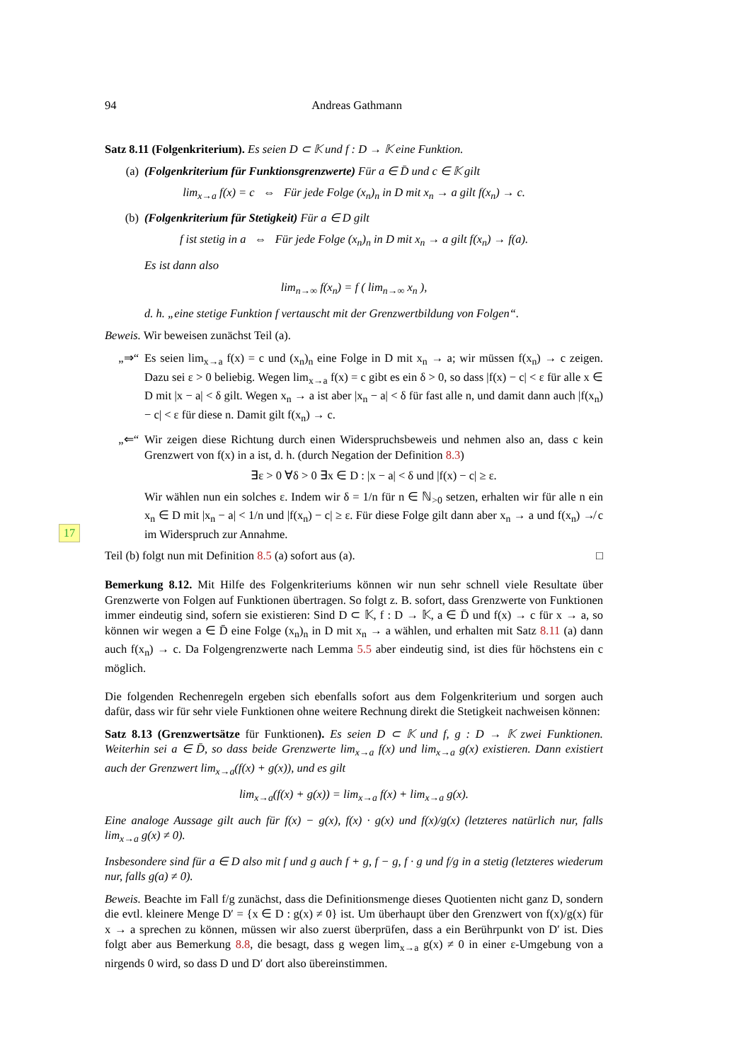17
94 Andreas Gathmann
Satz 8.11 (Folgenkriterium). Es seien D ⊂ 𝕂 und f : D → 𝕂 eine Funktion.
(a) (Folgenkriterium für Funktionsgrenzwerte) Für a ∈ D̄ und c ∈ 𝕂 gilt
lim<sub>x→a</sub> f(x) = c ⇔ Für jede Folge (x<sub>n</sub>)<sub>n</sub> in D mit x<sub>n</sub> → a gilt f(x<sub>n</sub>) → c.
(b) (Folgenkriterium für Stetigkeit) Für a ∈ D gilt
f ist stetig in a ⇔ Für jede Folge (x<sub>n</sub>)<sub>n</sub> in D mit x<sub>n</sub> → a gilt f(x<sub>n</sub>) → f(a).
Es ist dann also
lim<sub>n→∞</sub> f(x<sub>n</sub>) = f ( lim<sub>n→∞</sub> x<sub>n</sub> ),
d. h. „eine stetige Funktion f vertauscht mit der Grenzwertbildung von Folgen“.
Beweis. Wir beweisen zunächst Teil (a).
„⇒“Es seien lim<sub>x→a</sub> f(x) = c und (x<sub>n</sub>)<sub>n</sub> eine Folge in D mit x<sub>n</sub> → a; wir müssen f(x<sub>n</sub>) → c zeigen. Dazu sei ε > 0 beliebig. Wegen lim<sub>x→a</sub> f(x) = c gibt es ein δ > 0, so dass |f(x) − c| < ε für alle x ∈ D mit |x − a| < δ gilt. Wegen x<sub>n</sub> → a ist aber |x<sub>n</sub> − a| < δ für fast alle n, und damit dann auch |f(x<sub>n</sub>) − c| < ε für diese n. Damit gilt f(x<sub>n</sub>) → c.
„⇐“Wir zeigen diese Richtung durch einen Widerspruchsbeweis und nehmen also an, dass c kein Grenzwert von f(x) in a ist, d. h. (durch Negation der Definition 8.3)
∃ε > 0 ∀δ > 0 ∃x ∈ D : |x − a| < δ und |f(x) − c| ≥ ε.
Wir wählen nun ein solches ε. Indem wir δ = 1/n für n ∈ ℕ<sub>>0</sub> setzen, erhalten wir für alle n ein x<sub>n</sub> ∈ D mit |x<sub>n</sub> − a| < 1/n und |f(x<sub>n</sub>) − c| ≥ ε. Für diese Folge gilt dann aber x<sub>n</sub> → a und f(x<sub>n</sub>) ↛ c im Widerspruch zur Annahme.
Teil (b) folgt nun mit Definition 8.5 (a) sofort aus (a). □
Bemerkung 8.12. Mit Hilfe des Folgenkriteriums können wir nun sehr schnell viele Resultate über Grenzwerte von Folgen auf Funktionen übertragen. So folgt z. B. sofort, dass Grenzwerte von Funktionen immer eindeutig sind, sofern sie existieren: Sind D ⊂ 𝕂, f : D → 𝕂, a ∈ D̄ und f(x) → c für x → a, so können wir wegen a ∈ D̄ eine Folge (x<sub>n</sub>)<sub>n</sub> in D mit x<sub>n</sub> → a wählen, und erhalten mit Satz 8.11 (a) dann auch f(x<sub>n</sub>) → c. Da Folgengrenzwerte nach Lemma 5.5 aber eindeutig sind, ist dies für höchstens ein c möglich.
Die folgenden Rechenregeln ergeben sich ebenfalls sofort aus dem Folgenkriterium und sorgen auch dafür, dass wir für sehr viele Funktionen ohne weitere Rechnung direkt die Stetigkeit nachweisen können:
Satz 8.13 (Grenzwertsätze für Funktionen). Es seien D ⊂ 𝕂 und f, g : D → 𝕂 zwei Funktionen. Weiterhin sei a ∈ D̄, so dass beide Grenzwerte lim<sub>x→a</sub> f(x) und lim<sub>x→a</sub> g(x) existieren. Dann existiert auch der Grenzwert lim<sub>x→a</sub>(f(x) + g(x)), und es gilt
lim<sub>x→a</sub>(f(x) + g(x)) = lim<sub>x→a</sub> f(x) + lim<sub>x→a</sub> g(x).
Eine analoge Aussage gilt auch für f(x) − g(x), f(x) · g(x) und f(x)/g(x) (letzteres natürlich nur, falls lim<sub>x→a</sub> g(x) ≠ 0).
Insbesondere sind für a ∈ D also mit f und g auch f + g, f − g, f · g und f/g in a stetig (letzteres wiederum nur, falls g(a) ≠ 0).
Beweis. Beachte im Fall f/g zunächst, dass die Definitionsmenge dieses Quotienten nicht ganz D, sondern die evtl. kleinere Menge D′ = {x ∈ D : g(x) ≠ 0} ist. Um überhaupt über den Grenzwert von f(x)/g(x) für x → a sprechen zu können, müssen wir also zuerst überprüfen, dass a ein Berührpunkt von D′ ist. Dies folgt aber aus Bemerkung 8.8, die besagt, dass g wegen lim<sub>x→a</sub> g(x) ≠ 0 in einer ε-Umgebung von a nirgends 0 wird, so dass D und D′ dort also übereinstimmen.